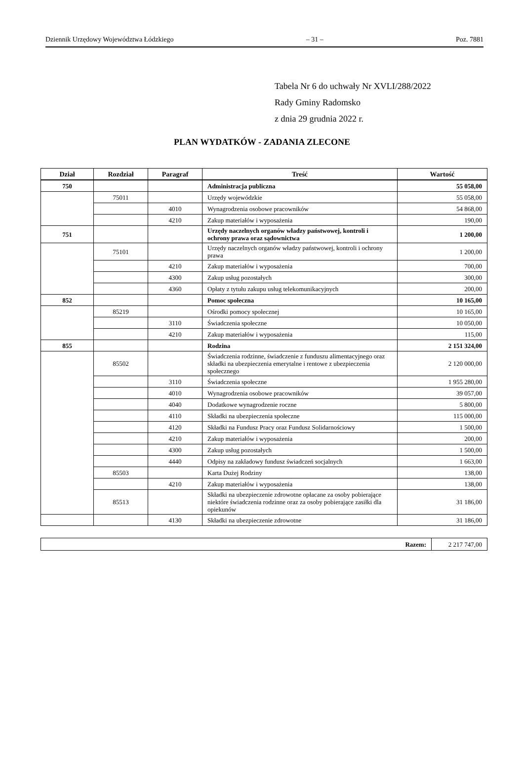Dziennik Urzędowy Województwa Łódzkiego – 31 – Poz. 7881
Tabela Nr 6 do uchwały Nr XVLI/288/2022
Rady Gminy Radomsko
z dnia 29 grudnia 2022 r.
PLAN WYDATKÓW - ZADANIA ZLECONE
| Dział | Rozdział | Paragraf | Treść | Wartość |
| --- | --- | --- | --- | --- |
| 750 | | | Administracja publiczna | 55 058,00 |
| | 75011 | | Urzędy wojewódzkie | 55 058,00 |
| | | 4010 | Wynagrodzenia osobowe pracowników | 54 868,00 |
| | | 4210 | Zakup materiałów i wyposażenia | 190,00 |
| 751 | | | Urzędy naczelnych organów władzy państwowej, kontroli i ochrony prawa oraz sądownictwa | 1 200,00 |
| | 75101 | | Urzędy naczelnych organów władzy państwowej, kontroli i ochrony prawa | 1 200,00 |
| | | 4210 | Zakup materiałów i wyposażenia | 700,00 |
| | | 4300 | Zakup usług pozostałych | 300,00 |
| | | 4360 | Opłaty z tytułu zakupu usług telekomunikacyjnych | 200,00 |
| 852 | | | Pomoc społeczna | 10 165,00 |
| | 85219 | | Ośrodki pomocy społecznej | 10 165,00 |
| | | 3110 | Świadczenia społeczne | 10 050,00 |
| | | 4210 | Zakup materiałów i wyposażenia | 115,00 |
| 855 | | | Rodzina | 2 151 324,00 |
| | 85502 | | Świadczenia rodzinne, świadczenie z funduszu alimentacyjnego oraz składki na ubezpieczenia emerytalne i rentowe z ubezpieczenia społecznego | 2 120 000,00 |
| | | 3110 | Świadczenia społeczne | 1 955 280,00 |
| | | 4010 | Wynagrodzenia osobowe pracowników | 39 057,00 |
| | | 4040 | Dodatkowe wynagrodzenie roczne | 5 800,00 |
| | | 4110 | Składki na ubezpieczenia społeczne | 115 000,00 |
| | | 4120 | Składki na Fundusz Pracy oraz Fundusz Solidarnościowy | 1 500,00 |
| | | 4210 | Zakup materiałów i wyposażenia | 200,00 |
| | | 4300 | Zakup usług pozostałych | 1 500,00 |
| | | 4440 | Odpisy na zakładowy fundusz świadczeń socjalnych | 1 663,00 |
| | 85503 | | Karta Dużej Rodziny | 138,00 |
| | | 4210 | Zakup materiałów i wyposażenia | 138,00 |
| | 85513 | | Składki na ubezpieczenie zdrowotne opłacane za osoby pobierające niektóre świadczenia rodzinne oraz za osoby pobierające zasiłki dla opiekunów | 31 186,00 |
| | | 4130 | Składki na ubezpieczenie zdrowotne | 31 186,00 |
| Razem: | 2 217 747,00 |